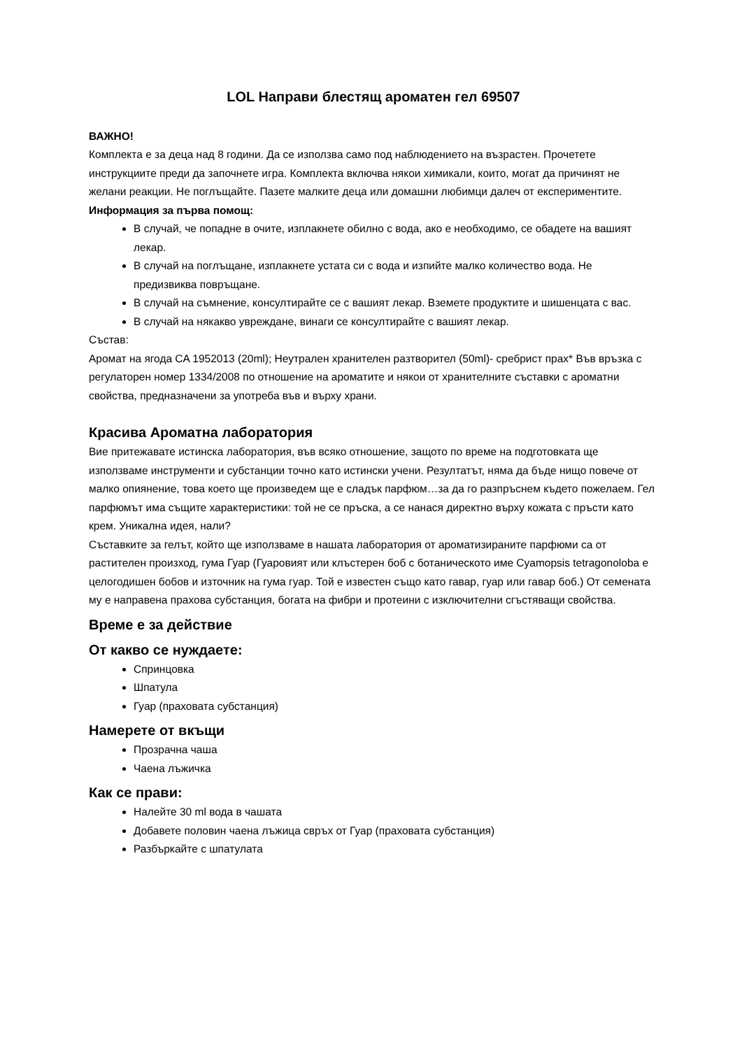LOL Направи блестящ ароматен гел 69507
ВАЖНО!
Комплекта е за деца над 8 години. Да се използва само под наблюдението на възрастен. Прочетете инструкциите преди да започнете игра. Комплекта включва някои химикали, които, могат да причинят не желани реакции. Не поглъщайте. Пазете малките деца или домашни любимци далеч от експериментите.
Информация за първа помощ:
В случай, че попадне в очите, изплакнете обилно с вода, ако е необходимо, се обадете на вашият лекар.
В случай на поглъщане, изплакнете устата си с вода и изпийте малко количество вода. Не предизвиква повръщане.
В случай на съмнение, консултирайте се с вашият лекар. Вземете продуктите и шишенцата с вас.
В случай на някакво увреждане, винаги се консултирайте с вашият лекар.
Състав:
Аромат на ягода CA 1952013 (20ml); Неутрален хранителен разтворител (50ml)- сребрист прах* Във връзка с регулаторен номер 1334/2008 по отношение на ароматите и някои от хранителните съставки с ароматни свойства, предназначени за употреба във и върху храни.
Красива Ароматна лаборатория
Вие притежавате истинска лаборатория, във всяко отношение, защото по време на подготовката ще използваме инструменти и субстанции точно като истински учени. Резултатът, няма да бъде нищо повече от малко опиянение, това което ще произведем ще е сладък парфюм…за да го разпръснем където пожелаем. Гел парфюмът има същите характеристики: той не се пръска, а се нанася директно върху кожата с пръсти като крем. Уникална идея, нали?
Съставките за гелът, който ще използваме в нашата лаборатория от ароматизираните парфюми са от растителен произход, гума Гуар (Гуаровият или клъстерен боб с ботаническото име Cyamopsis tetragonoloba е целогодишен бобов и източник на гума гуар. Той е известен също като гавар, гуар или гавар боб.) От семената му е направена прахова субстанция, богата на фибри и протеини с изключителни сгъстяващи свойства.
Време е за действие
От какво се нуждаете:
Спринцовка
Шпатула
Гуар (праховата субстанция)
Намерете от вкъщи
Прозрачна чаша
Чаена лъжичка
Как се прави:
Налейте 30 ml вода в чашата
Добавете половин чаена лъжица свръх от Гуар (праховата субстанция)
Разбъркайте с шпатулата